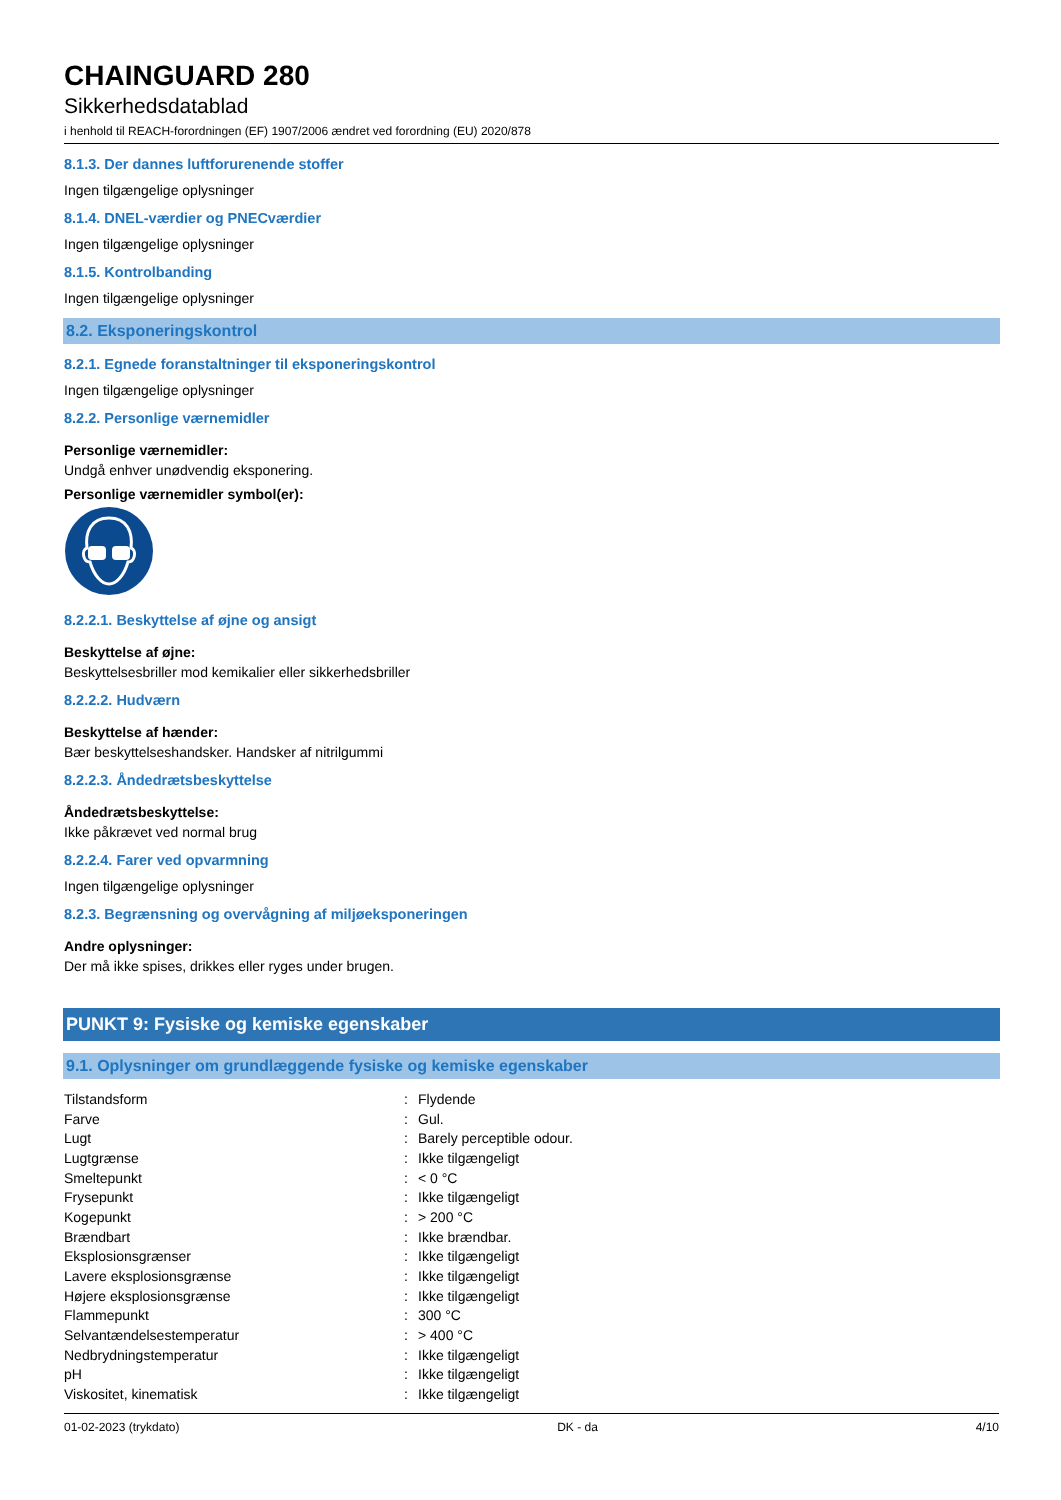CHAINGUARD 280
Sikkerhedsdatablad
i henhold til REACH-forordningen (EF) 1907/2006 ændret ved forordning (EU) 2020/878
8.1.3. Der dannes luftforurenende stoffer
Ingen tilgængelige oplysninger
8.1.4. DNEL-værdier og PNECværdier
Ingen tilgængelige oplysninger
8.1.5. Kontrolbanding
Ingen tilgængelige oplysninger
8.2. Eksponeringskontrol
8.2.1. Egnede foranstaltninger til eksponeringskontrol
Ingen tilgængelige oplysninger
8.2.2. Personlige værnemidler
Personlige værnemidler:
Undgå enhver unødvendig eksponering.
Personlige værnemidler symbol(er):
8.2.2.1. Beskyttelse af øjne og ansigt
Beskyttelse af øjne:
Beskyttelsesbriller mod kemikalier eller sikkerhedsbriller
8.2.2.2. Hudværn
Beskyttelse af hænder:
Bær beskyttelseshandsker. Handsker af nitrilgummi
8.2.2.3. Åndedrætsbeskyttelse
Åndedrætsbeskyttelse:
Ikke påkrævet ved normal brug
8.2.2.4. Farer ved opvarmning
Ingen tilgængelige oplysninger
8.2.3. Begrænsning og overvågning af miljøeksponeringen
Andre oplysninger:
Der må ikke spises, drikkes eller ryges under brugen.
PUNKT 9: Fysiske og kemiske egenskaber
9.1. Oplysninger om grundlæggende fysiske og kemiske egenskaber
| Tilstandsform | : | Flydende |
| Farve | : | Gul. |
| Lugt | : | Barely perceptible odour. |
| Lugtgrænse | : | Ikke tilgængeligt |
| Smeltepunkt | : | < 0 °C |
| Frysepunkt | : | Ikke tilgængeligt |
| Kogepunkt | : | > 200 °C |
| Brændbart | : | Ikke brændbar. |
| Eksplosionsgrænser | : | Ikke tilgængeligt |
| Lavere eksplosionsgrænse | : | Ikke tilgængeligt |
| Højere eksplosionsgrænse | : | Ikke tilgængeligt |
| Flammepunkt | : | 300 °C |
| Selvantændelsestemperatur | : | > 400 °C |
| Nedbrydningstemperatur | : | Ikke tilgængeligt |
| pH | : | Ikke tilgængeligt |
| Viskositet, kinematisk | : | Ikke tilgængeligt |
01-02-2023 (trykdato) DK - da 4/10